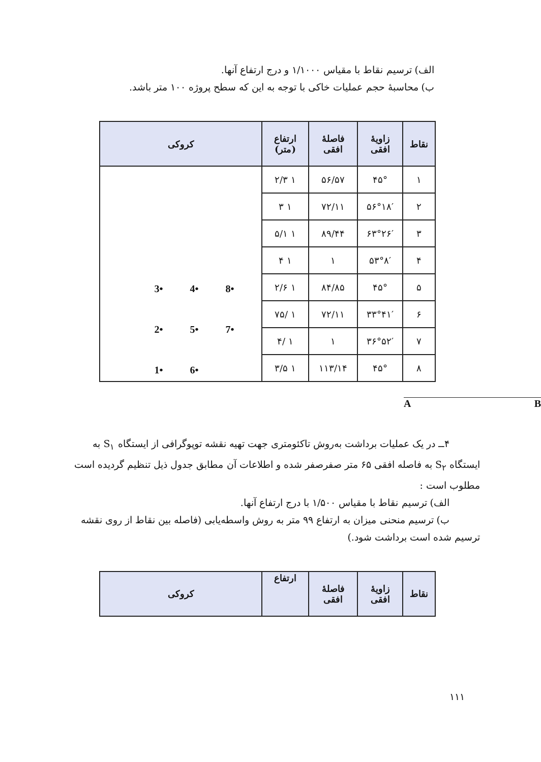الف) ترسیم نقاط با مقیاس ۱/۱۰۰۰ و درج ارتفاع آنها.
ب) محاسبهٔ حجم عملیات خاکی با توجه به این که سطح پروژه ۱۰۰ متر باشد.
| نقاط | زاویهٔ افقی | فاصلهٔ افقی | ارتفاع (متر) | کروکی |
| --- | --- | --- | --- | --- |
| ۱ | ۴۵° | ۵۶/۵۷ | ۱ ۲/۳ | 1• 6• 2• 5• 7• 3• 4• 8• |
| ۲ | ۵۶°۱۸′ | ۷۲/۱۱ | ۱ ۳ | |
| ۳ | ۶۳°۲۶′ | ۸۹/۴۴ | ۱ ۵/۱ | |
| ۴ | ۵۳°۸′ | ۱ | ۱ ۴ | |
| ۵ | ۴۵° | ۸۴/۸۵ | ۱ ۲/۶ | |
| ۶ | ۳۳°۴۱′ | ۷۲/۱۱ | ۱ /۷۵ | |
| ۷ | ۳۶°۵۲′ | ۱ | ۱ /۴ | |
| ۸ | ۴۵° | ۱۱۳/۱۴ | ۱ ۳/۵ | |
A B
۴ــ در یک عملیات برداشت به‌روش تاکئومتری جهت تهیه نقشه توپوگرافی از ایستگاه S<sub>۱</sub> به
ایستگاه S<sub>۲</sub> به فاصله افقی ۶۵ متر صفرصفر شده و اطلاعات آن مطابق جدول ذیل تنظیم گردیده است
مطلوب است :
الف) ترسیم نقاط با مقیاس ۱/۵۰۰ با درج ارتفاع آنها.
ب) ترسیم منحنی میزان به ارتفاع ۹۹ متر به روش واسطه‌یابی (فاصله بین نقاط از روی نقشه
ترسیم شده است برداشت شود.)
| نقاط | زاویهٔ افقی | فاصلهٔ افقی | ارتفاع | کروکی |
| --- | --- | --- | --- | --- |
۱۱۱